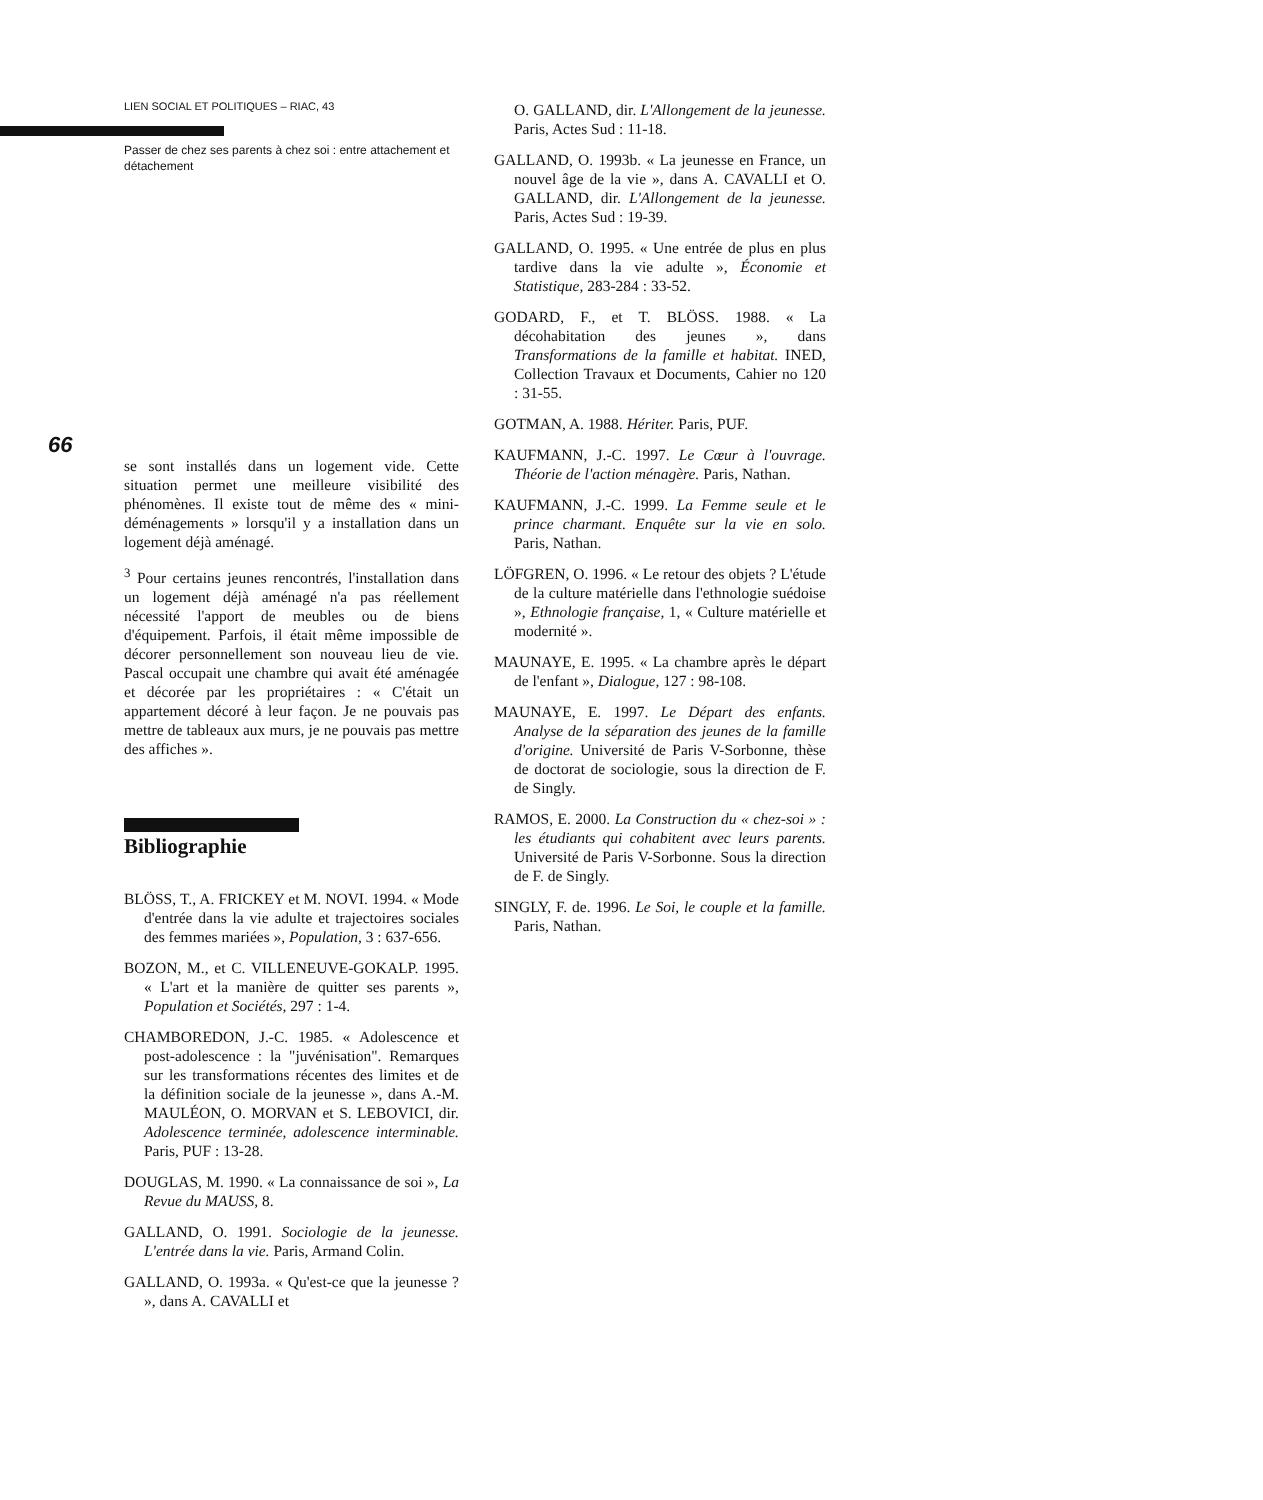66
LIEN SOCIAL ET POLITIQUES – RIAC, 43
Passer de chez ses parents à chez soi : entre attachement et détachement
se sont installés dans un logement vide. Cette situation permet une meilleure visibilité des phénomènes. Il existe tout de même des « mini-déménagements » lorsqu'il y a installation dans un logement déjà aménagé.
<sup>3</sup> Pour certains jeunes rencontrés, l'installation dans un logement déjà aménagé n'a pas réellement nécessité l'apport de meubles ou de biens d'équipement. Parfois, il était même impossible de décorer personnellement son nouveau lieu de vie. Pascal occupait une chambre qui avait été aménagée et décorée par les propriétaires : « C'était un appartement décoré à leur façon. Je ne pouvais pas mettre de tableaux aux murs, je ne pouvais pas mettre des affiches ».
Bibliographie
BLÖSS, T., A. FRICKEY et M. NOVI. 1994. « Mode d'entrée dans la vie adulte et trajectoires sociales des femmes mariées », Population, 3 : 637-656.
BOZON, M., et C. VILLENEUVE-GOKALP. 1995. « L'art et la manière de quitter ses parents », Population et Sociétés, 297 : 1-4.
CHAMBOREDON, J.-C. 1985. « Adolescence et post-adolescence : la "juvénisation". Remarques sur les transformations récentes des limites et de la définition sociale de la jeunesse », dans A.-M. MAULÉON, O. MORVAN et S. LEBOVICI, dir. Adolescence terminée, adolescence interminable. Paris, PUF : 13-28.
DOUGLAS, M. 1990. « La connaissance de soi », La Revue du MAUSS, 8.
GALLAND, O. 1991. Sociologie de la jeunesse. L'entrée dans la vie. Paris, Armand Colin.
GALLAND, O. 1993a. « Qu'est-ce que la jeunesse ? », dans A. CAVALLI et
O. GALLAND, dir. L'Allongement de la jeunesse. Paris, Actes Sud : 11-18.
GALLAND, O. 1993b. « La jeunesse en France, un nouvel âge de la vie », dans A. CAVALLI et O. GALLAND, dir. L'Allongement de la jeunesse. Paris, Actes Sud : 19-39.
GALLAND, O. 1995. « Une entrée de plus en plus tardive dans la vie adulte », Économie et Statistique, 283-284 : 33-52.
GODARD, F., et T. BLÖSS. 1988. « La décohabitation des jeunes », dans Transformations de la famille et habitat. INED, Collection Travaux et Documents, Cahier no 120 : 31-55.
GOTMAN, A. 1988. Hériter. Paris, PUF.
KAUFMANN, J.-C. 1997. Le Cœur à l'ouvrage. Théorie de l'action ménagère. Paris, Nathan.
KAUFMANN, J.-C. 1999. La Femme seule et le prince charmant. Enquête sur la vie en solo. Paris, Nathan.
LÖFGREN, O. 1996. « Le retour des objets ? L'étude de la culture matérielle dans l'ethnologie suédoise », Ethnologie française, 1, « Culture matérielle et modernité ».
MAUNAYE, E. 1995. « La chambre après le départ de l'enfant », Dialogue, 127 : 98-108.
MAUNAYE, E. 1997. Le Départ des enfants. Analyse de la séparation des jeunes de la famille d'origine. Université de Paris V-Sorbonne, thèse de doctorat de sociologie, sous la direction de F. de Singly.
RAMOS, E. 2000. La Construction du « chez-soi » : les étudiants qui cohabitent avec leurs parents. Université de Paris V-Sorbonne. Sous la direction de F. de Singly.
SINGLY, F. de. 1996. Le Soi, le couple et la famille. Paris, Nathan.